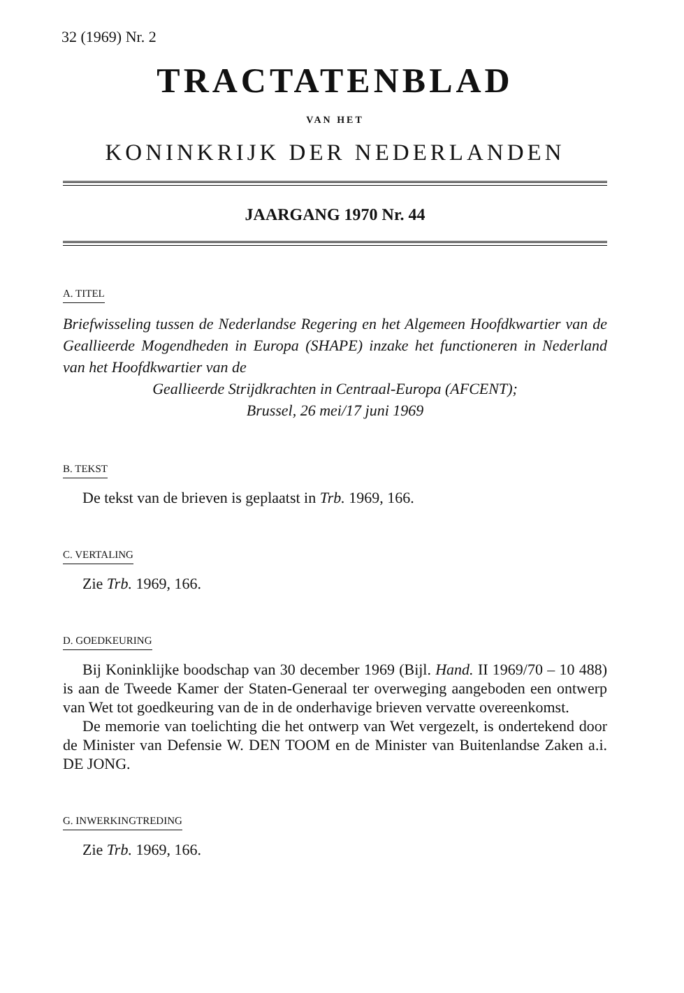32 (1969) Nr. 2
TRACTATENBLAD
VAN HET
KONINKRIJK DER NEDERLANDEN
JAARGANG 1970 Nr. 44
A. TITEL
Briefwisseling tussen de Nederlandse Regering en het Algemeen Hoofdkwartier van de Geallieerde Mogendheden in Europa (SHAPE) inzake het functioneren in Nederland van het Hoofdkwartier van de
Geallieerde Strijdkrachten in Centraal-Europa (AFCENT);
Brussel, 26 mei/17 juni 1969
B. TEKST
De tekst van de brieven is geplaatst in Trb. 1969, 166.
C. VERTALING
Zie Trb. 1969, 166.
D. GOEDKEURING
Bij Koninklijke boodschap van 30 december 1969 (Bijl. Hand. II 1969/70 – 10 488) is aan de Tweede Kamer der Staten-Generaal ter overweging aangeboden een ontwerp van Wet tot goedkeuring van de in de onderhavige brieven vervatte overeenkomst.
De memorie van toelichting die het ontwerp van Wet vergezelt, is ondertekend door de Minister van Defensie W. DEN TOOM en de Minister van Buitenlandse Zaken a.i. DE JONG.
G. INWERKINGTREDING
Zie Trb. 1969, 166.